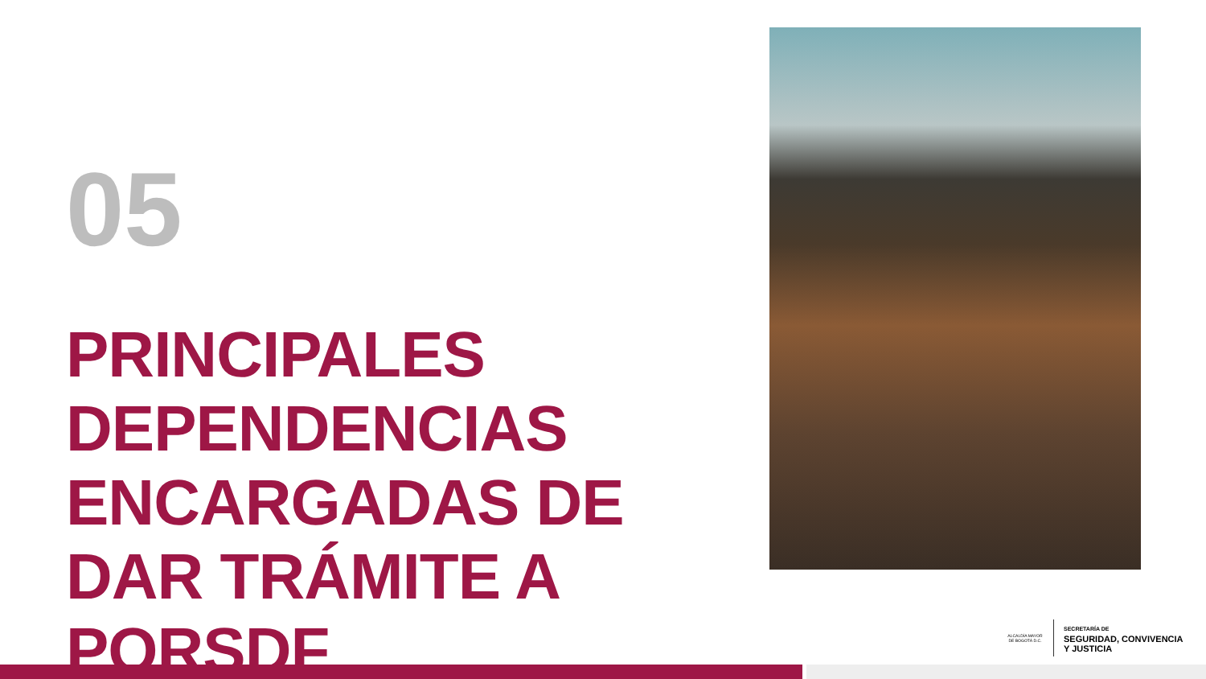05
PRINCIPALES DEPENDENCIAS ENCARGADAS DE DAR TRÁMITE A PQRSDF
ALCALDÍA MAYOR DE BOGOTÁ D.C.
SECRETARÍA DE
SEGURIDAD, CONVIVENCIA
Y JUSTICIA